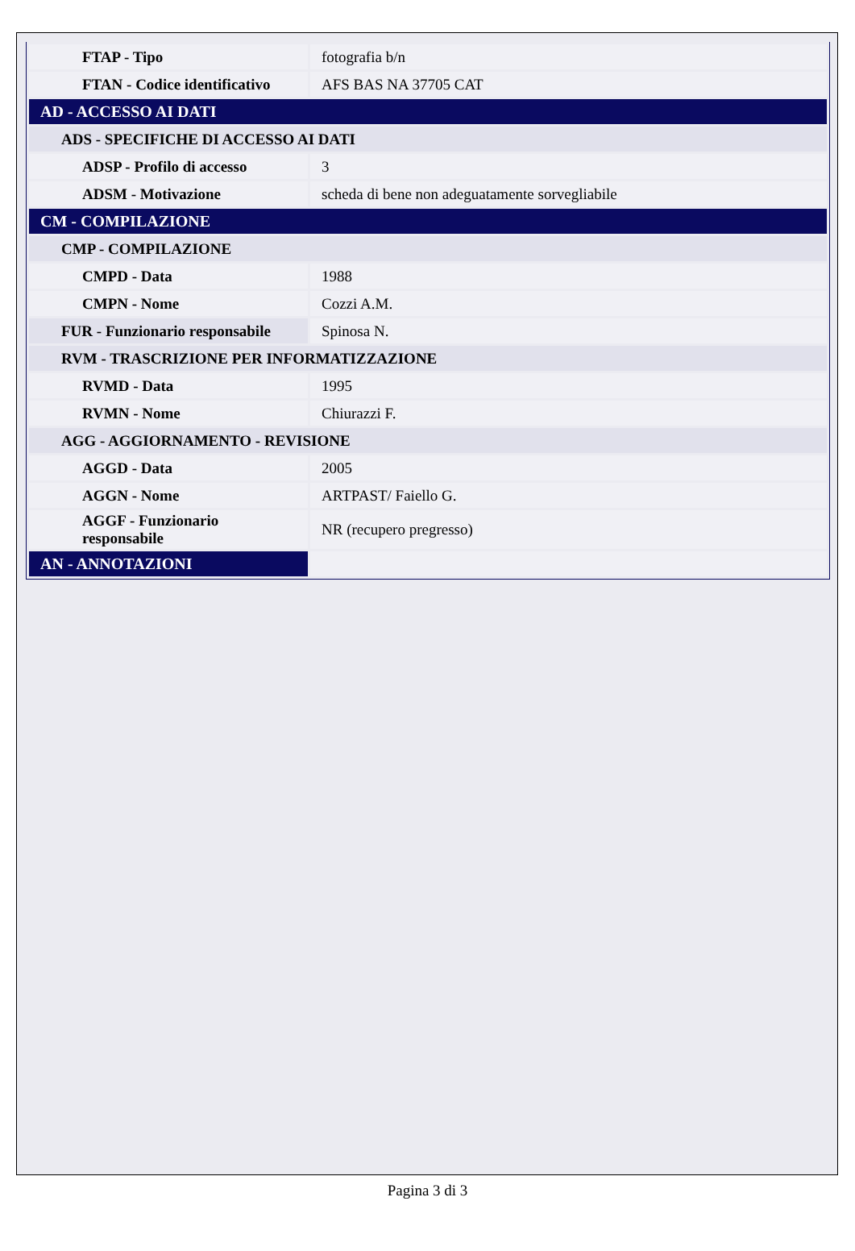| FTAP - Tipo | fotografia b/n |
| FTAN - Codice identificativo | AFS BAS NA 37705 CAT |
| AD - ACCESSO AI DATI | |
| ADS - SPECIFICHE DI ACCESSO AI DATI | |
| ADSP - Profilo di accesso | 3 |
| ADSM - Motivazione | scheda di bene non adeguatamente sorvegliabile |
| CM - COMPILAZIONE | |
| CMP - COMPILAZIONE | |
| CMPD - Data | 1988 |
| CMPN - Nome | Cozzi A.M. |
| FUR - Funzionario responsabile | Spinosa N. |
| RVM - TRASCRIZIONE PER INFORMATIZZAZIONE | |
| RVMD - Data | 1995 |
| RVMN - Nome | Chiurazzi F. |
| AGG - AGGIORNAMENTO - REVISIONE | |
| AGGD - Data | 2005 |
| AGGN - Nome | ARTPAST/ Faiello G. |
| AGGF - Funzionario responsabile | NR (recupero pregresso) |
| AN - ANNOTAZIONI | |
Pagina 3 di 3